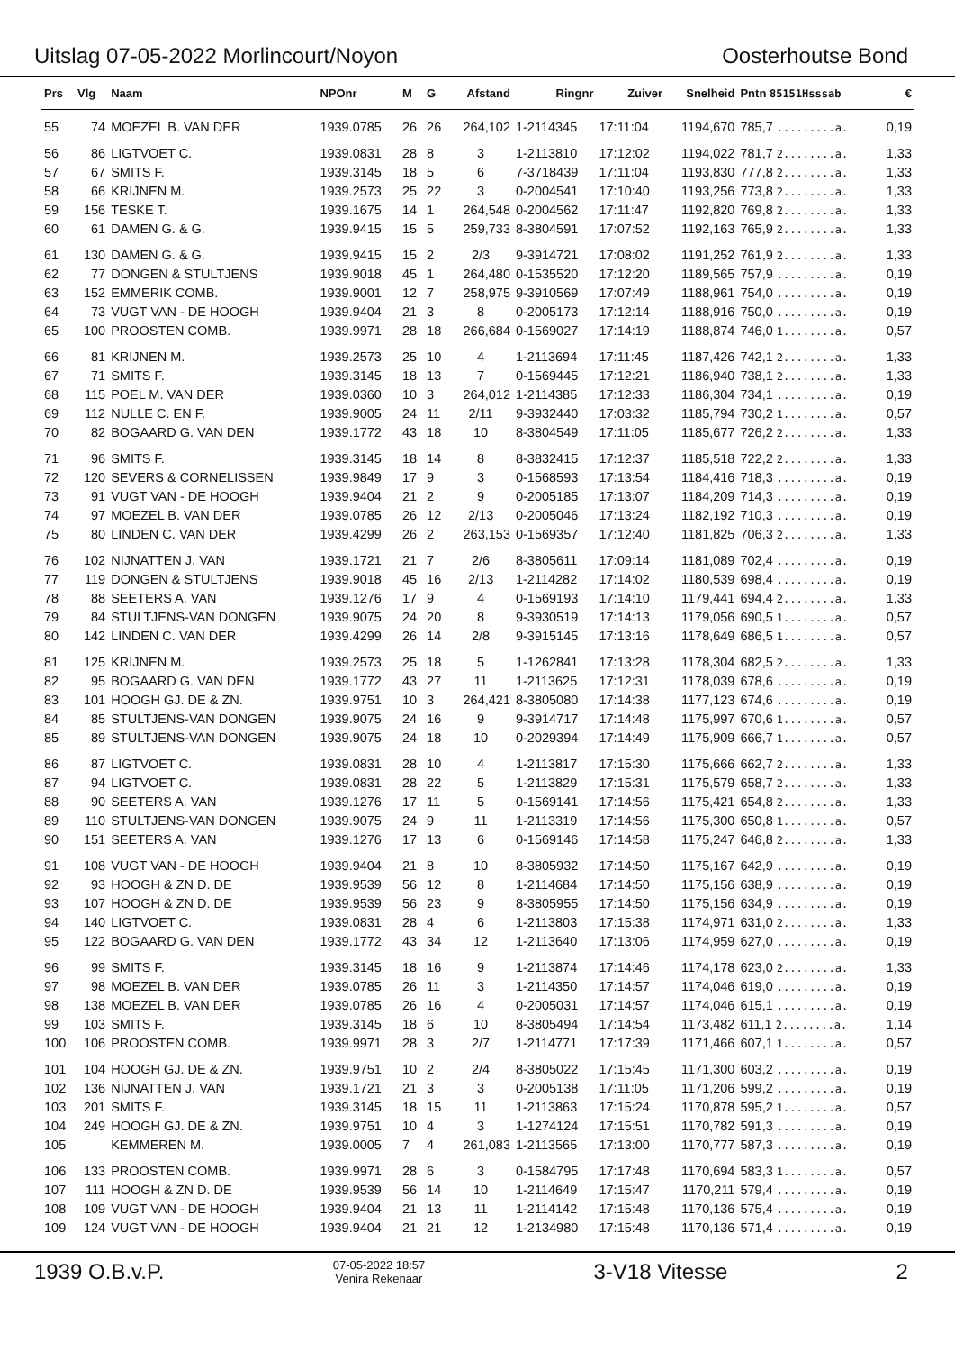Uitslag 07-05-2022 Morlincourt/Noyon Oosterhoutse Bond
| Prs | Vlg | Naam | NPOnr | M | G | Afstand | Ringnr | Zuiver | Snelheid | Pntn 85151Hsssab | € |
| --- | --- | --- | --- | --- | --- | --- | --- | --- | --- | --- | --- |
| 55 | 74 | MOEZEL B. VAN DER | 1939.0785 | 26 | 26 | 264,102 | 1-2114345 | 17:11:04 | 1194,670 | 785,7 .........a. | 0,19 |
| 56 | 86 | LIGTVOET C. | 1939.0831 | 28 | 8 | 3 | 1-2113810 | 17:12:02 | 1194,022 | 781,7 2........a. | 1,33 |
| 57 | 67 | SMITS F. | 1939.3145 | 18 | 5 | 6 | 7-3718439 | 17:11:04 | 1193,830 | 777,8 2........a. | 1,33 |
| 58 | 66 | KRIJNEN M. | 1939.2573 | 25 | 22 | 3 | 0-2004541 | 17:10:40 | 1193,256 | 773,8 2........a. | 1,33 |
| 59 | 156 | TESKE T. | 1939.1675 | 14 | 1 | 264,548 | 0-2004562 | 17:11:47 | 1192,820 | 769,8 2........a. | 1,33 |
| 60 | 61 | DAMEN G. & G. | 1939.9415 | 15 | 5 | 259,733 | 8-3804591 | 17:07:52 | 1192,163 | 765,9 2........a. | 1,33 |
| 61 | 130 | DAMEN G. & G. | 1939.9415 | 15 | 2 | 2/3 | 9-3914721 | 17:08:02 | 1191,252 | 761,9 2........a. | 1,33 |
| 62 | 77 | DONGEN & STULTJENS | 1939.9018 | 45 | 1 | 264,480 | 0-1535520 | 17:12:20 | 1189,565 | 757,9 .........a. | 0,19 |
| 63 | 152 | EMMERIK COMB. | 1939.9001 | 12 | 7 | 258,975 | 9-3910569 | 17:07:49 | 1188,961 | 754,0 .........a. | 0,19 |
| 64 | 73 | VUGT VAN - DE HOOGH | 1939.9404 | 21 | 3 | 8 | 0-2005173 | 17:12:14 | 1188,916 | 750,0 .........a. | 0,19 |
| 65 | 100 | PROOSTEN COMB. | 1939.9971 | 28 | 18 | 266,684 | 0-1569027 | 17:14:19 | 1188,874 | 746,0 1........a. | 0,57 |
| 66 | 81 | KRIJNEN M. | 1939.2573 | 25 | 10 | 4 | 1-2113694 | 17:11:45 | 1187,426 | 742,1 2........a. | 1,33 |
| 67 | 71 | SMITS F. | 1939.3145 | 18 | 13 | 7 | 0-1569445 | 17:12:21 | 1186,940 | 738,1 2........a. | 1,33 |
| 68 | 115 | POEL M. VAN DER | 1939.0360 | 10 | 3 | 264,012 | 1-2114385 | 17:12:33 | 1186,304 | 734,1 .........a. | 0,19 |
| 69 | 112 | NULLE C. EN F. | 1939.9005 | 24 | 11 | 2/11 | 9-3932440 | 17:03:32 | 1185,794 | 730,2 1........a. | 0,57 |
| 70 | 82 | BOGAARD G. VAN DEN | 1939.1772 | 43 | 18 | 10 | 8-3804549 | 17:11:05 | 1185,677 | 726,2 2........a. | 1,33 |
| 71 | 96 | SMITS F. | 1939.3145 | 18 | 14 | 8 | 8-3832415 | 17:12:37 | 1185,518 | 722,2 2........a. | 1,33 |
| 72 | 120 | SEVERS & CORNELISSEN | 1939.9849 | 17 | 9 | 3 | 0-1568593 | 17:13:54 | 1184,416 | 718,3 .........a. | 0,19 |
| 73 | 91 | VUGT VAN - DE HOOGH | 1939.9404 | 21 | 2 | 9 | 0-2005185 | 17:13:07 | 1184,209 | 714,3 .........a. | 0,19 |
| 74 | 97 | MOEZEL B. VAN DER | 1939.0785 | 26 | 12 | 2/13 | 0-2005046 | 17:13:24 | 1182,192 | 710,3 .........a. | 0,19 |
| 75 | 80 | LINDEN C. VAN DER | 1939.4299 | 26 | 2 | 263,153 | 0-1569357 | 17:12:40 | 1181,825 | 706,3 2........a. | 1,33 |
| 76 | 102 | NIJNATTEN J. VAN | 1939.1721 | 21 | 7 | 2/6 | 8-3805611 | 17:09:14 | 1181,089 | 702,4 .........a. | 0,19 |
| 77 | 119 | DONGEN & STULTJENS | 1939.9018 | 45 | 16 | 2/13 | 1-2114282 | 17:14:02 | 1180,539 | 698,4 .........a. | 0,19 |
| 78 | 88 | SEETERS A. VAN | 1939.1276 | 17 | 9 | 4 | 0-1569193 | 17:14:10 | 1179,441 | 694,4 2........a. | 1,33 |
| 79 | 84 | STULTJENS-VAN DONGEN | 1939.9075 | 24 | 20 | 8 | 9-3930519 | 17:14:13 | 1179,056 | 690,5 1........a. | 0,57 |
| 80 | 142 | LINDEN C. VAN DER | 1939.4299 | 26 | 14 | 2/8 | 9-3915145 | 17:13:16 | 1178,649 | 686,5 1........a. | 0,57 |
| 81 | 125 | KRIJNEN M. | 1939.2573 | 25 | 18 | 5 | 1-1262841 | 17:13:28 | 1178,304 | 682,5 2........a. | 1,33 |
| 82 | 95 | BOGAARD G. VAN DEN | 1939.1772 | 43 | 27 | 11 | 1-2113625 | 17:12:31 | 1178,039 | 678,6 .........a. | 0,19 |
| 83 | 101 | HOOGH GJ. DE & ZN. | 1939.9751 | 10 | 3 | 264,421 | 8-3805080 | 17:14:38 | 1177,123 | 674,6 .........a. | 0,19 |
| 84 | 85 | STULTJENS-VAN DONGEN | 1939.9075 | 24 | 16 | 9 | 9-3914717 | 17:14:48 | 1175,997 | 670,6 1........a. | 0,57 |
| 85 | 89 | STULTJENS-VAN DONGEN | 1939.9075 | 24 | 18 | 10 | 0-2029394 | 17:14:49 | 1175,909 | 666,7 1........a. | 0,57 |
| 86 | 87 | LIGTVOET C. | 1939.0831 | 28 | 10 | 4 | 1-2113817 | 17:15:30 | 1175,666 | 662,7 2........a. | 1,33 |
| 87 | 94 | LIGTVOET C. | 1939.0831 | 28 | 22 | 5 | 1-2113829 | 17:15:31 | 1175,579 | 658,7 2........a. | 1,33 |
| 88 | 90 | SEETERS A. VAN | 1939.1276 | 17 | 11 | 5 | 0-1569141 | 17:14:56 | 1175,421 | 654,8 2........a. | 1,33 |
| 89 | 110 | STULTJENS-VAN DONGEN | 1939.9075 | 24 | 9 | 11 | 1-2113319 | 17:14:56 | 1175,300 | 650,8 1........a. | 0,57 |
| 90 | 151 | SEETERS A. VAN | 1939.1276 | 17 | 13 | 6 | 0-1569146 | 17:14:58 | 1175,247 | 646,8 2........a. | 1,33 |
| 91 | 108 | VUGT VAN - DE HOOGH | 1939.9404 | 21 | 8 | 10 | 8-3805932 | 17:14:50 | 1175,167 | 642,9 .........a. | 0,19 |
| 92 | 93 | HOOGH & ZN D. DE | 1939.9539 | 56 | 12 | 8 | 1-2114684 | 17:14:50 | 1175,156 | 638,9 .........a. | 0,19 |
| 93 | 107 | HOOGH & ZN D. DE | 1939.9539 | 56 | 23 | 9 | 8-3805955 | 17:14:50 | 1175,156 | 634,9 .........a. | 0,19 |
| 94 | 140 | LIGTVOET C. | 1939.0831 | 28 | 4 | 6 | 1-2113803 | 17:15:38 | 1174,971 | 631,0 2........a. | 1,33 |
| 95 | 122 | BOGAARD G. VAN DEN | 1939.1772 | 43 | 34 | 12 | 1-2113640 | 17:13:06 | 1174,959 | 627,0 .........a. | 0,19 |
| 96 | 99 | SMITS F. | 1939.3145 | 18 | 16 | 9 | 1-2113874 | 17:14:46 | 1174,178 | 623,0 2........a. | 1,33 |
| 97 | 98 | MOEZEL B. VAN DER | 1939.0785 | 26 | 11 | 3 | 1-2114350 | 17:14:57 | 1174,046 | 619,0 .........a. | 0,19 |
| 98 | 138 | MOEZEL B. VAN DER | 1939.0785 | 26 | 16 | 4 | 0-2005031 | 17:14:57 | 1174,046 | 615,1 .........a. | 0,19 |
| 99 | 103 | SMITS F. | 1939.3145 | 18 | 6 | 10 | 8-3805494 | 17:14:54 | 1173,482 | 611,1 2........a. | 1,14 |
| 100 | 106 | PROOSTEN COMB. | 1939.9971 | 28 | 3 | 2/7 | 1-2114771 | 17:17:39 | 1171,466 | 607,1 1........a. | 0,57 |
| 101 | 104 | HOOGH GJ. DE & ZN. | 1939.9751 | 10 | 2 | 2/4 | 8-3805022 | 17:15:45 | 1171,300 | 603,2 .........a. | 0,19 |
| 102 | 136 | NIJNATTEN J. VAN | 1939.1721 | 21 | 3 | 3 | 0-2005138 | 17:11:05 | 1171,206 | 599,2 .........a. | 0,19 |
| 103 | 201 | SMITS F. | 1939.3145 | 18 | 15 | 11 | 1-2113863 | 17:15:24 | 1170,878 | 595,2 1........a. | 0,57 |
| 104 | 249 | HOOGH GJ. DE & ZN. | 1939.9751 | 10 | 4 | 3 | 1-1274124 | 17:15:51 | 1170,782 | 591,3 .........a. | 0,19 |
| 105 | | KEMMEREN M. | 1939.0005 | 7 | 4 | 261,083 | 1-2113565 | 17:13:00 | 1170,777 | 587,3 .........a. | 0,19 |
| 106 | 133 | PROOSTEN COMB. | 1939.9971 | 28 | 6 | 3 | 0-1584795 | 17:17:48 | 1170,694 | 583,3 1........a. | 0,57 |
| 107 | 111 | HOOGH & ZN D. DE | 1939.9539 | 56 | 14 | 10 | 1-2114649 | 17:15:47 | 1170,211 | 579,4 .........a. | 0,19 |
| 108 | 109 | VUGT VAN - DE HOOGH | 1939.9404 | 21 | 13 | 11 | 1-2114142 | 17:15:48 | 1170,136 | 575,4 .........a. | 0,19 |
| 109 | 124 | VUGT VAN - DE HOOGH | 1939.9404 | 21 | 21 | 12 | 1-2134980 | 17:15:48 | 1170,136 | 571,4 .........a. | 0,19 |
1939 O.B.v.P. 07-05-2022 18:57
Venira Rekenaar 3-V18 Vitesse 2